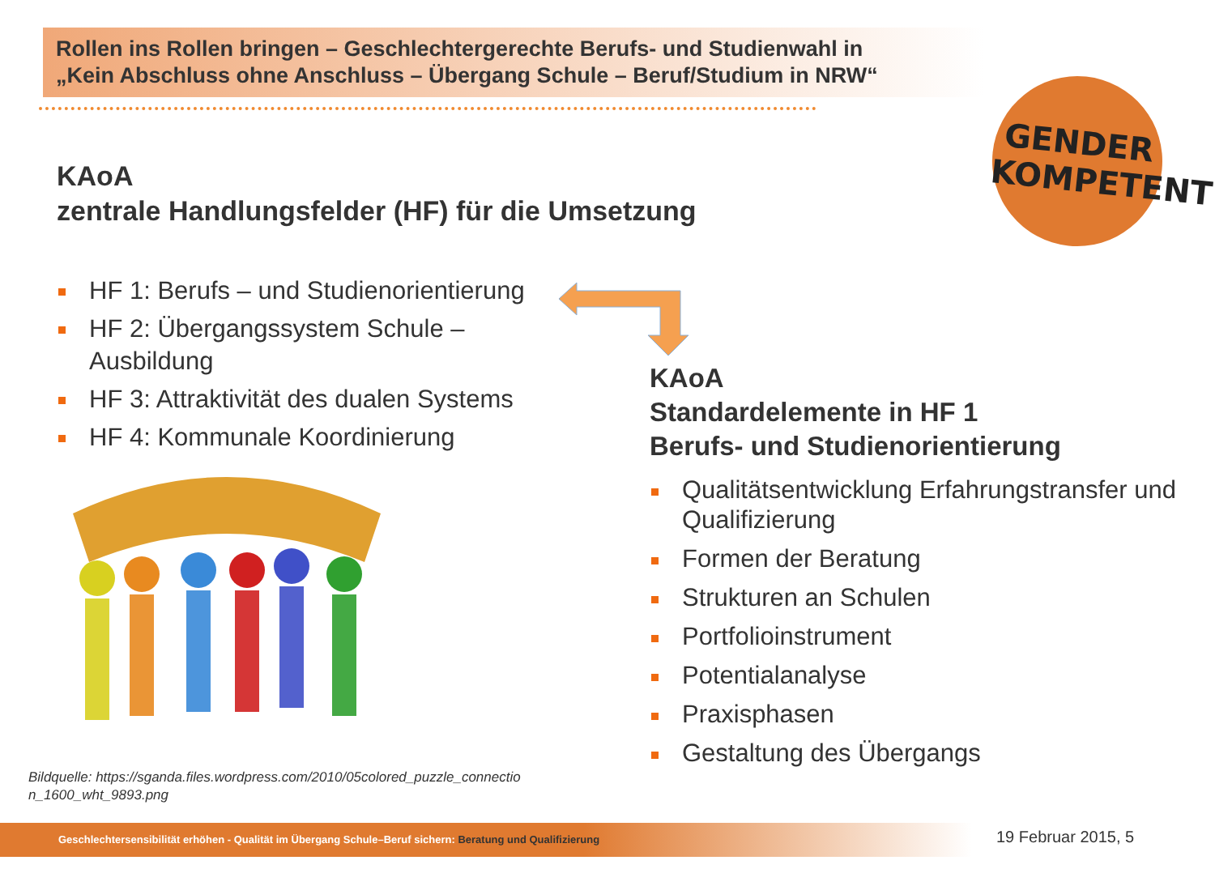Rollen ins Rollen bringen – Geschlechtergerechte Berufs- und Studienwahl in
„Kein Abschluss ohne Anschluss – Übergang Schule – Beruf/Studium in NRW“
GENDER
KOMPETENT
KAoA
zentrale Handlungsfelder (HF) für die Umsetzung
HF 1: Berufs – und Studienorientierung
HF 2: Übergangssystem Schule – Ausbildung
HF 3: Attraktivität des dualen Systems
HF 4: Kommunale Koordinierung
Bildquelle: https://sganda.files.wordpress.com/2010/05colored_puzzle_connectio
n_1600_wht_9893.png
KAoA
Standardelemente in HF 1
Berufs- und Studienorientierung
Qualitätsentwicklung Erfahrungstransfer und Qualifizierung
Formen der Beratung
Strukturen an Schulen
Portfolioinstrument
Potentialanalyse
Praxisphasen
Gestaltung des Übergangs
Geschlechtersensibilität erhöhen - Qualität im Übergang Schule–Beruf sichern: Beratung und Qualifizierung 19 Februar 2015, 5